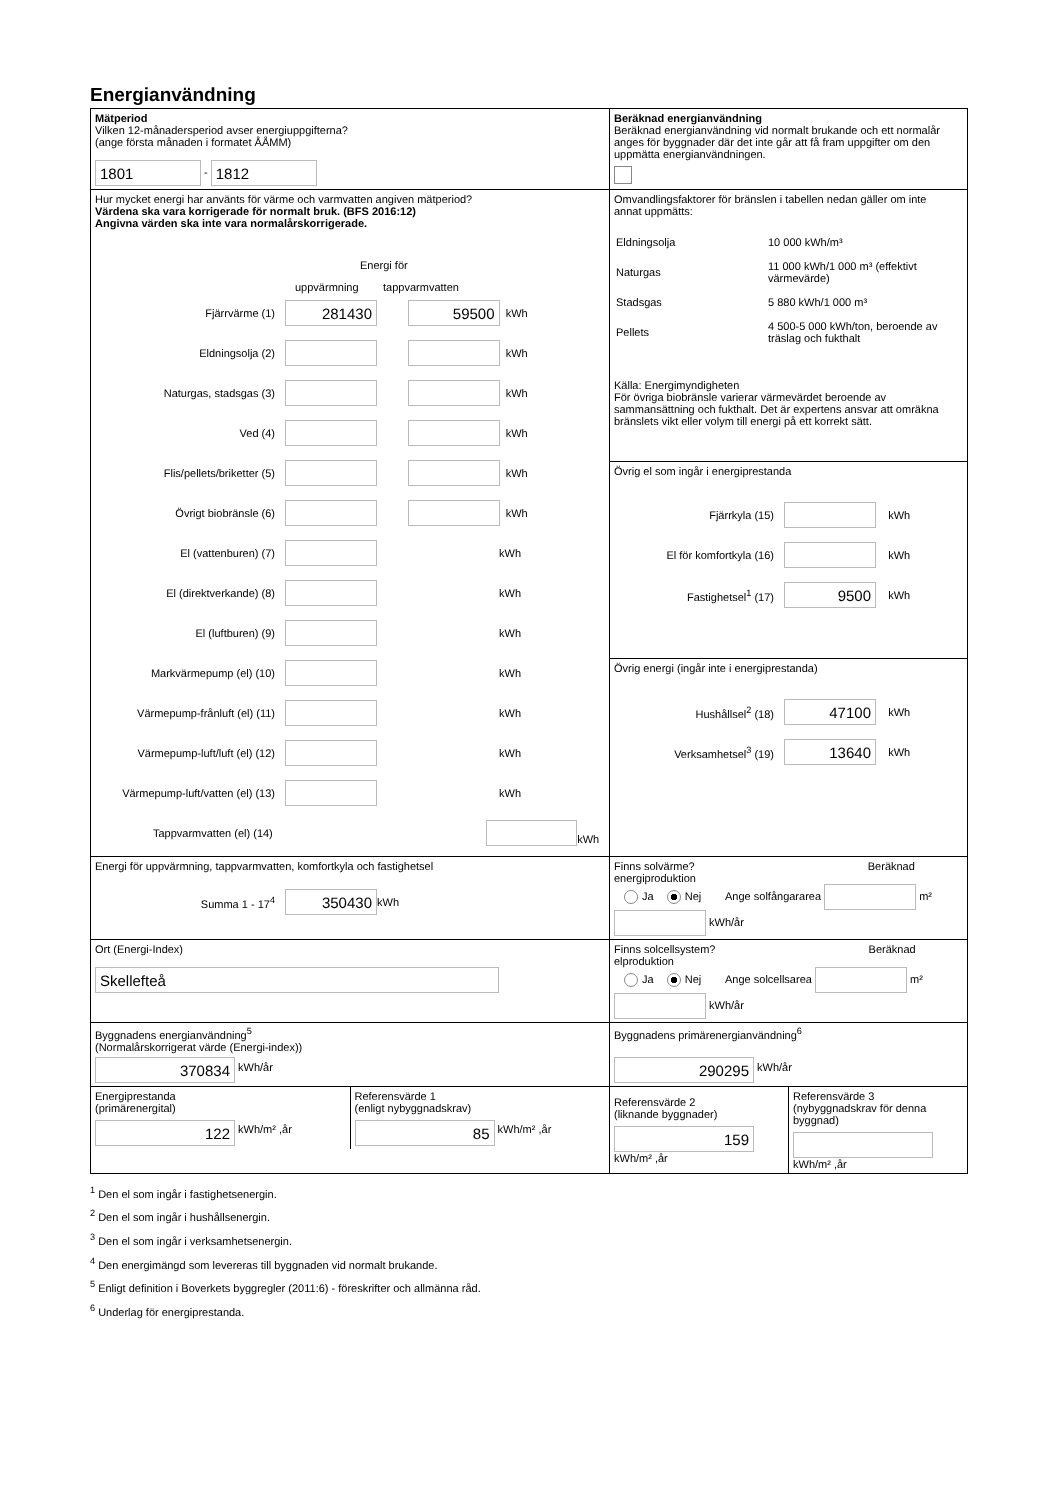Energianvändning
| Mätperiod Vilken 12-månadersperiod avser energiuppgifterna? (ange första månaden i formatet ÅÅMM) 1801 - 1812 | Beräknad energianvändning Beräknad energianvändning vid normalt brukande och ett normalår anges för byggnader där det inte går att få fram uppgifter om den uppmätta energianvändningen. |
| Hur mycket energi har använts för värme och varmvatten angiven mätperiod? Värdena ska vara korrigerade för normalt bruk. (BFS 2016:12) Angivna värden ska inte vara normalårskorrigerade. Energi för uppvärmning tappvarmvatten Fjärrvärme (1) 281430 59500 kWh Eldningsolja (2) kWh Naturgas, stadsgas (3) kWh Ved (4) kWh Flis/pellets/briketter (5) kWh Övrigt biobränsle (6) kWh El (vattenburen) (7) kWh El (direktverkande) (8) kWh El (luftburen) (9) kWh Markvärmepump (el) (10) kWh Värmepump-frånluft (el) (11) kWh Värmepump-luft/luft (el) (12) kWh Värmepump-luft/vatten (el) (13) kWh Tappvarmvatten (el) (14) kWh | Omvandlingsfaktorer för bränslen i tabellen nedan gäller om inte annat uppmätts: / Eldningsolja / 10 000 kWh/m³ / / Naturgas / 11 000 kWh/1 000 m³ (effektivt värmevärde) / / Stadsgas / 5 880 kWh/1 000 m³ / / Pellets / 4 500-5 000 kWh/ton, beroende av träslag och fukthalt / Källa: Energimyndigheten För övriga biobränsle varierar värmevärdet beroende av sammansättning och fukthalt. Det är expertens ansvar att omräkna bränslets vikt eller volym till energi på ett korrekt sätt. |
| | Övrig el som ingår i energiprestanda Fjärrkyla (15) kWh El för komfortkyla (16) kWh Fastighetsel<sup>1</sup> (17) 9500 kWh |
| | Övrig energi (ingår inte i energiprestanda) Hushållsel<sup>2</sup> (18) 47100 kWh Verksamhetsel<sup>3</sup> (19) 13640 kWh |
| Energi för uppvärmning, tappvarmvatten, komfortkyla och fastighetsel Summa 1 - 17<sup>4</sup> 350430 kWh | Finns solvärme? Beräknad energiproduktion Ja Nej Ange solfångararea m² kWh/år |
| Ort (Energi-Index) Skellefteå | Finns solcellsystem? Beräknad elproduktion Ja Nej Ange solcellsarea m² kWh/år |
| Byggnadens energianvändning<sup>5</sup> (Normalårskorrigerat värde (Energi-index)) 370834 kWh/år | Byggnadens primärenergianvändning<sup>6</sup> 290295 kWh/år |
| / Energiprestanda (primärenergital) 122 kWh/m² ,år / Referensvärde 1 (enligt nybyggnadskrav) 85 kWh/m² ,år / | / Referensvärde 2 (liknande byggnader) 159 kWh/m² ,år / Referensvärde 3 (nybyggnadskrav för denna byggnad) kWh/m² ,år / |
<sup>1</sup> Den el som ingår i fastighetsenergin.
<sup>2</sup> Den el som ingår i hushållsenergin.
<sup>3</sup> Den el som ingår i verksamhetsenergin.
<sup>4</sup> Den energimängd som levereras till byggnaden vid normalt brukande.
<sup>5</sup> Enligt definition i Boverkets byggregler (2011:6) - föreskrifter och allmänna råd.
<sup>6</sup> Underlag för energiprestanda.